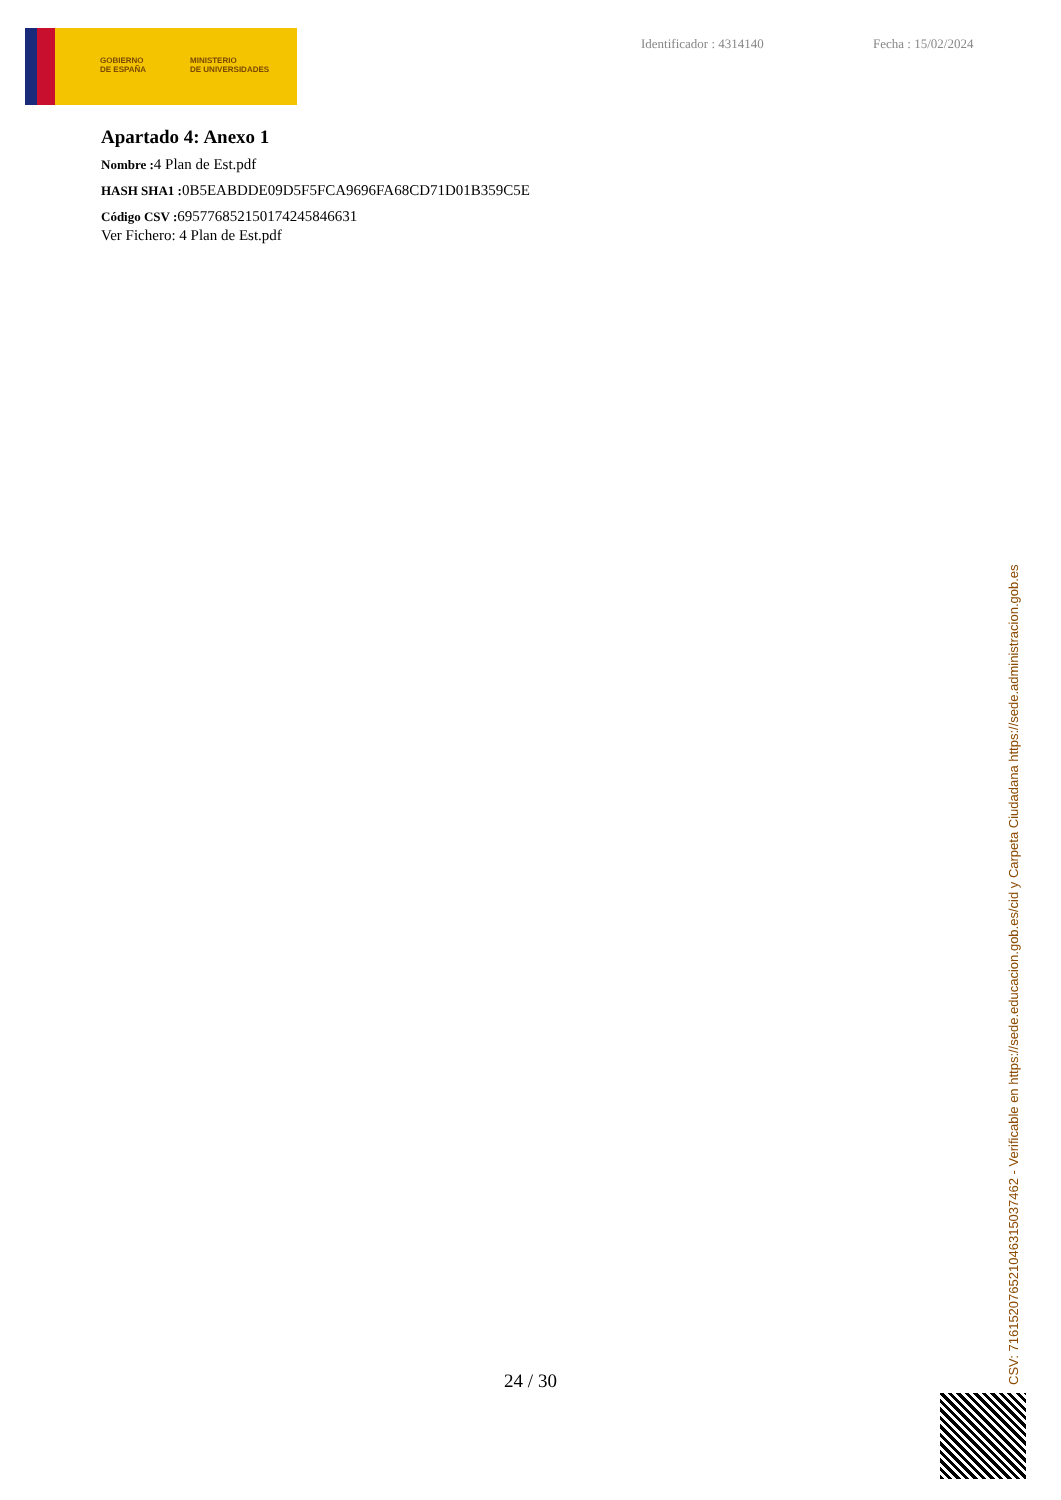GOBIERNO
DE ESPAÑA
MINISTERIO
DE UNIVERSIDADES
Identificador : 4314140 Fecha : 15/02/2024
Apartado 4: Anexo 1
Nombre : 4 Plan de Est.pdf
HASH SHA1 : 0B5EABDDE09D5F5FCA9696FA68CD71D01B359C5E
Código CSV : 695776852150174245846631
Ver Fichero: 4 Plan de Est.pdf
24 / 30
CSV: 716152076521046315037462 - Verificable en https://sede.educacion.gob.es/cid y Carpeta Ciudadana https://sede.administracion.gob.es